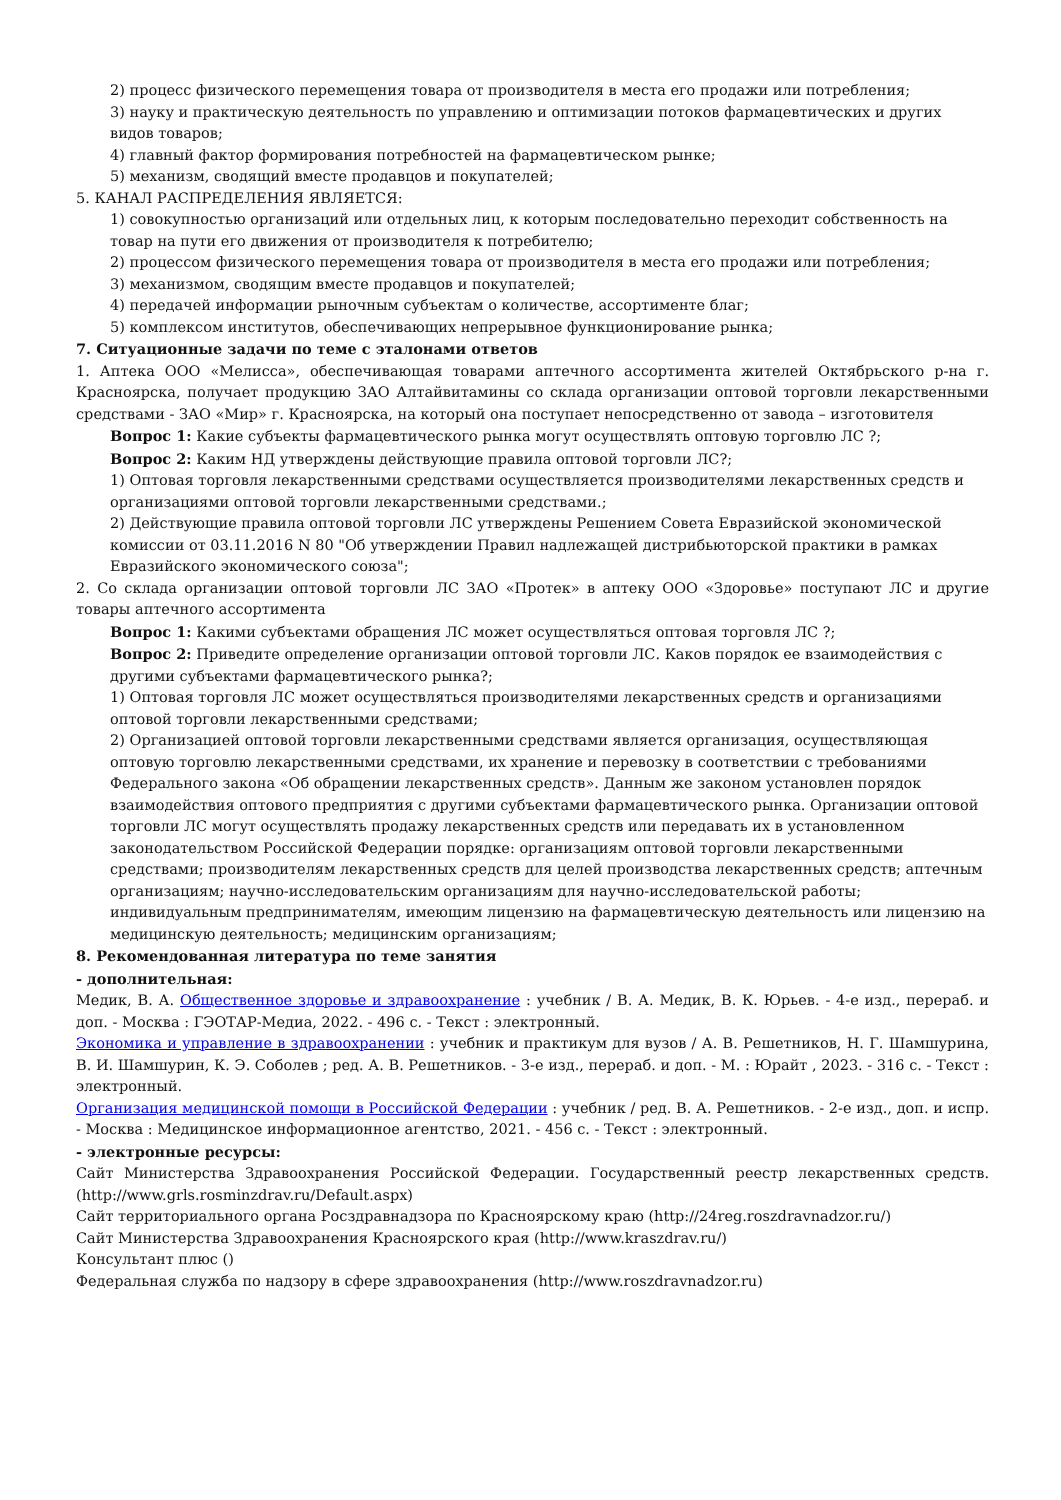2) процесс физического перемещения товара от производителя в места его продажи или потребления;
3) науку и практическую деятельность по управлению и оптимизации потоков фармацевтических и других видов товаров;
4) главный фактор формирования потребностей на фармацевтическом рынке;
5) механизм, сводящий вместе продавцов и покупателей;
5. КАНАЛ РАСПРЕДЕЛЕНИЯ ЯВЛЯЕТСЯ:
1) совокупностью организаций или отдельных лиц, к которым последовательно переходит собственность на товар на пути его движения от производителя к потребителю;
2) процессом физического перемещения товара от производителя в места его продажи или потребления;
3) механизмом, сводящим вместе продавцов и покупателей;
4) передачей информации рыночным субъектам о количестве, ассортименте благ;
5) комплексом институтов, обеспечивающих непрерывное функционирование рынка;
7. Ситуационные задачи по теме с эталонами ответов
1. Аптека ООО «Мелисса», обеспечивающая товарами аптечного ассортимента жителей Октябрьского р-на г. Красноярска, получает продукцию ЗАО Алтайвитамины со склада организации оптовой торговли лекарственными средствами - ЗАО «Мир» г. Красноярска, на который она поступает непосредственно от завода – изготовителя
Вопрос 1: Какие субъекты фармацевтического рынка могут осуществлять оптовую торговлю ЛС ?;
Вопрос 2: Каким НД утверждены действующие правила оптовой торговли ЛС?;
1) Оптовая торговля лекарственными средствами осуществляется производителями лекарственных средств и организациями оптовой торговли лекарственными средствами.;
2) Действующие правила оптовой торговли ЛС утверждены Решением Совета Евразийской экономической комиссии от 03.11.2016 N 80 "Об утверждении Правил надлежащей дистрибьюторской практики в рамках Евразийского экономического союза";
2. Со склада организации оптовой торговли ЛС ЗАО «Протек» в аптеку ООО «Здоровье» поступают ЛС и другие товары аптечного ассортимента
Вопрос 1: Какими субъектами обращения ЛС может осуществляться оптовая торговля ЛС ?;
Вопрос 2: Приведите определение организации оптовой торговли ЛС. Каков порядок ее взаимодействия с другими субъектами фармацевтического рынка?;
1) Оптовая торговля ЛС может осуществляться производителями лекарственных средств и организациями оптовой торговли лекарственными средствами;
2) Организацией оптовой торговли лекарственными средствами является организация, осуществляющая оптовую торговлю лекарственными средствами, их хранение и перевозку в соответствии с требованиями Федерального закона «Об обращении лекарственных средств». Данным же законом установлен порядок взаимодействия оптового предприятия с другими субъектами фармацевтического рынка. Организации оптовой торговли ЛС могут осуществлять продажу лекарственных средств или передавать их в установленном законодательством Российской Федерации порядке: организациям оптовой торговли лекарственными средствами; производителям лекарственных средств для целей производства лекарственных средств; аптечным организациям; научно-исследовательским организациям для научно-исследовательской работы; индивидуальным предпринимателям, имеющим лицензию на фармацевтическую деятельность или лицензию на медицинскую деятельность; медицинским организациям;
8. Рекомендованная литература по теме занятия
- дополнительная:
Медик, В. А. Общественное здоровье и здравоохранение : учебник / В. А. Медик, В. К. Юрьев. - 4-е изд., перераб. и доп. - Москва : ГЭОТАР-Медиа, 2022. - 496 с. - Текст : электронный.
Экономика и управление в здравоохранении : учебник и практикум для вузов / А. В. Решетников, Н. Г. Шамшурина, В. И. Шамшурин, К. Э. Соболев ; ред. А. В. Решетников. - 3-е изд., перераб. и доп. - М. : Юрайт , 2023. - 316 с. - Текст : электронный.
Организация медицинской помощи в Российской Федерации : учебник / ред. В. А. Решетников. - 2-е изд., доп. и испр. - Москва : Медицинское информационное агентство, 2021. - 456 с. - Текст : электронный.
- электронные ресурсы:
Сайт Министерства Здравоохранения Российской Федерации. Государственный реестр лекарственных средств. (http://www.grls.rosminzdrav.ru/Default.aspx)
Сайт территориального органа Росздравнадзора по Красноярскому краю (http://24reg.roszdravnadzor.ru/)
Сайт Министерства Здравоохранения Красноярского края (http://www.kraszdrav.ru/)
Консультант плюс ()
Федеральная служба по надзору в сфере здравоохранения (http://www.roszdravnadzor.ru)